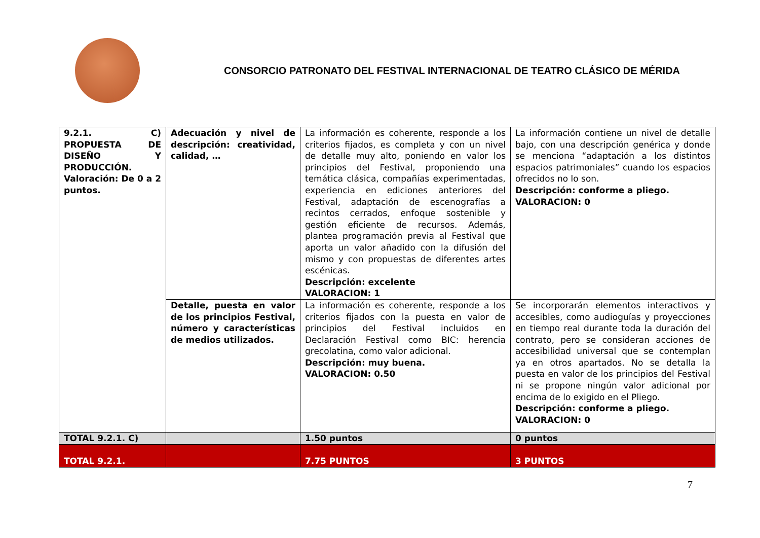CONSORCIO PATRONATO DEL FESTIVAL INTERNACIONAL DE TEATRO CLÁSICO DE MÉRIDA
| 9.2.1. C) PROPUESTA DE DISEÑO Y PRODUCCIÓN. Valoración: De 0 a 2 puntos. | Adecuación y nivel de descripción: creatividad, calidad, … | La información es coherente, responde a los criterios fijados, es completa y con un nivel de detalle muy alto, poniendo en valor los principios del Festival, proponiendo una temática clásica, compañías experimentadas, experiencia en ediciones anteriores del Festival, adaptación de escenografías a recintos cerrados, enfoque sostenible y gestión eficiente de recursos. Además, plantea programación previa al Festival que aporta un valor añadido con la difusión del mismo y con propuestas de diferentes artes escénicas. Descripción: excelente VALORACION: 1 | La información contiene un nivel de detalle bajo, con una descripción genérica y donde se menciona “adaptación a los distintos espacios patrimoniales” cuando los espacios ofrecidos no lo son. Descripción: conforme a pliego. VALORACION: 0 |
| | Detalle, puesta en valor de los principios Festival, número y características de medios utilizados. | La información es coherente, responde a los criterios fijados con la puesta en valor de principios del Festival incluidos en Declaración Festival como BIC: herencia grecolatina, como valor adicional. Descripción: muy buena. VALORACION: 0.50 | Se incorporarán elementos interactivos y accesibles, como audioguías y proyecciones en tiempo real durante toda la duración del contrato, pero se consideran acciones de accesibilidad universal que se contemplan ya en otros apartados. No se detalla la puesta en valor de los principios del Festival ni se propone ningún valor adicional por encima de lo exigido en el Pliego. Descripción: conforme a pliego. VALORACION: 0 |
| TOTAL 9.2.1. C) | | 1.50 puntos | 0 puntos |
| TOTAL 9.2.1. | | 7.75 PUNTOS | 3 PUNTOS |
7